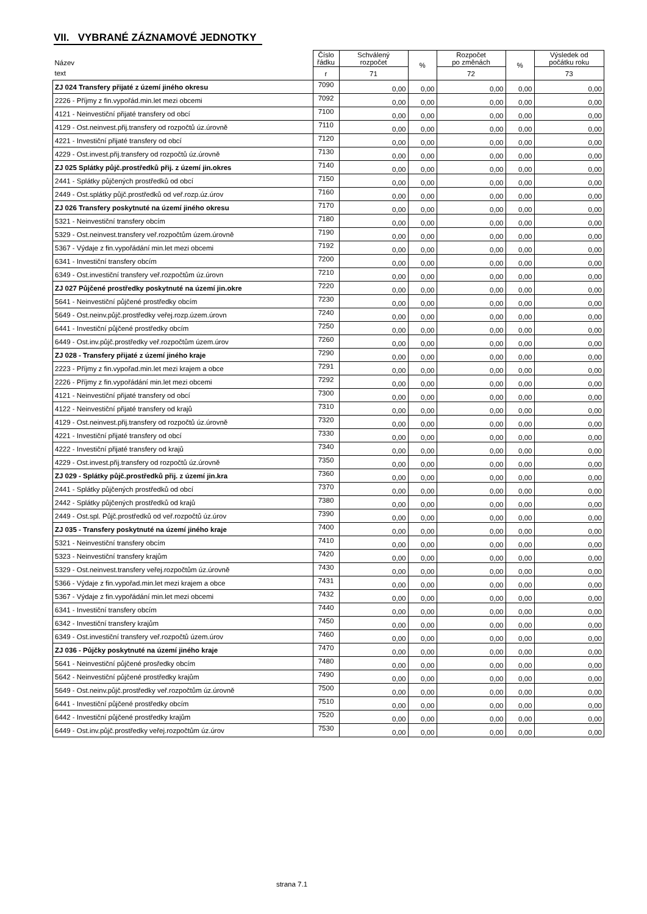VII. VYBRANÉ ZÁZNAMOVÉ JEDNOTKY
| Název | Číslo řádku | Schválený rozpočet | % | Rozpočet po změnách | % | Výsledek od počátku roku |
| --- | --- | --- | --- | --- | --- | --- |
| text | r | 71 | | 72 | | 73 |
| ZJ 024 Transfery přijaté z území jiného okresu | 7090 | 0,00 | 0,00 | 0,00 | 0,00 | 0,00 |
| 2226 - Příjmy z fin.vypořád.min.let mezi obcemi | 7092 | 0,00 | 0,00 | 0,00 | 0,00 | 0,00 |
| 4121 - Neinvestiční přijaté transfery od obcí | 7100 | 0,00 | 0,00 | 0,00 | 0,00 | 0,00 |
| 4129 - Ost.neinvest.přij.transfery od rozpočtů úz.úrovně | 7110 | 0,00 | 0,00 | 0,00 | 0,00 | 0,00 |
| 4221 - Investiční přijaté transfery od obcí | 7120 | 0,00 | 0,00 | 0,00 | 0,00 | 0,00 |
| 4229 - Ost.invest.přij.transfery od rozpočtů úz.úrovně | 7130 | 0,00 | 0,00 | 0,00 | 0,00 | 0,00 |
| ZJ 025 Splátky půjč.prostředků přij. z území jin.okres | 7140 | 0,00 | 0,00 | 0,00 | 0,00 | 0,00 |
| 2441 - Splátky půjčených prostředků od obcí | 7150 | 0,00 | 0,00 | 0,00 | 0,00 | 0,00 |
| 2449 - Ost.splátky půjč.prostředků od veř.rozp.úz.úrov | 7160 | 0,00 | 0,00 | 0,00 | 0,00 | 0,00 |
| ZJ 026 Transfery poskytnuté na území jiného okresu | 7170 | 0,00 | 0,00 | 0,00 | 0,00 | 0,00 |
| 5321 - Neinvestiční transfery obcím | 7180 | 0,00 | 0,00 | 0,00 | 0,00 | 0,00 |
| 5329 - Ost.neinvest.transfery veř.rozpočtům územ.úrovně | 7190 | 0,00 | 0,00 | 0,00 | 0,00 | 0,00 |
| 5367 - Výdaje z fin.vypořádání min.let mezi obcemi | 7192 | 0,00 | 0,00 | 0,00 | 0,00 | 0,00 |
| 6341 - Investiční transfery obcím | 7200 | 0,00 | 0,00 | 0,00 | 0,00 | 0,00 |
| 6349 - Ost.investiční transfery veř.rozpočtům úz.úrovn | 7210 | 0,00 | 0,00 | 0,00 | 0,00 | 0,00 |
| ZJ 027 Půjčené prostředky poskytnuté na území jin.okre | 7220 | 0,00 | 0,00 | 0,00 | 0,00 | 0,00 |
| 5641 - Neinvestiční půjčené prostředky obcím | 7230 | 0,00 | 0,00 | 0,00 | 0,00 | 0,00 |
| 5649 - Ost.neinv.půjč.prostředky veřej.rozp.územ.úrovn | 7240 | 0,00 | 0,00 | 0,00 | 0,00 | 0,00 |
| 6441 - Investiční půjčené prostředky obcím | 7250 | 0,00 | 0,00 | 0,00 | 0,00 | 0,00 |
| 6449 - Ost.inv.půjč.prostředky veř.rozpočtům územ.úrov | 7260 | 0,00 | 0,00 | 0,00 | 0,00 | 0,00 |
| ZJ 028 - Transfery přijaté z území jiného kraje | 7290 | 0,00 | 0,00 | 0,00 | 0,00 | 0,00 |
| 2223 - Příjmy z fin.vypořad.min.let mezi krajem a obce | 7291 | 0,00 | 0,00 | 0,00 | 0,00 | 0,00 |
| 2226 - Příjmy z fin.vypořádání min.let mezi obcemi | 7292 | 0,00 | 0,00 | 0,00 | 0,00 | 0,00 |
| 4121 - Neinvestiční přijaté transfery od obcí | 7300 | 0,00 | 0,00 | 0,00 | 0,00 | 0,00 |
| 4122 - Neinvestiční přijaté transfery od krajů | 7310 | 0,00 | 0,00 | 0,00 | 0,00 | 0,00 |
| 4129 - Ost.neinvest.přij.transfery od rozpočtů úz.úrovně | 7320 | 0,00 | 0,00 | 0,00 | 0,00 | 0,00 |
| 4221 - Investiční přijaté transfery od obcí | 7330 | 0,00 | 0,00 | 0,00 | 0,00 | 0,00 |
| 4222 - Investiční přijaté transfery od krajů | 7340 | 0,00 | 0,00 | 0,00 | 0,00 | 0,00 |
| 4229 - Ost.invest.přij.transfery od rozpočtů úz.úrovně | 7350 | 0,00 | 0,00 | 0,00 | 0,00 | 0,00 |
| ZJ 029 - Splátky půjč.prostředků přij. z území jin.kra | 7360 | 0,00 | 0,00 | 0,00 | 0,00 | 0,00 |
| 2441 - Splátky půjčených prostředků od obcí | 7370 | 0,00 | 0,00 | 0,00 | 0,00 | 0,00 |
| 2442 - Splátky půjčených prostředků od krajů | 7380 | 0,00 | 0,00 | 0,00 | 0,00 | 0,00 |
| 2449 - Ost.spl. Půjč.prostředků od veř.rozpočtů úz.úrov | 7390 | 0,00 | 0,00 | 0,00 | 0,00 | 0,00 |
| ZJ 035 - Transfery poskytnuté na území jiného kraje | 7400 | 0,00 | 0,00 | 0,00 | 0,00 | 0,00 |
| 5321 - Neinvestiční transfery obcím | 7410 | 0,00 | 0,00 | 0,00 | 0,00 | 0,00 |
| 5323 - Neinvestiční transfery krajům | 7420 | 0,00 | 0,00 | 0,00 | 0,00 | 0,00 |
| 5329 - Ost.neinvest.transfery veřej.rozpočtům úz.úrovně | 7430 | 0,00 | 0,00 | 0,00 | 0,00 | 0,00 |
| 5366 - Výdaje z fin.vypořad.min.let mezi krajem a obce | 7431 | 0,00 | 0,00 | 0,00 | 0,00 | 0,00 |
| 5367 - Výdaje z fin.vypořádání min.let mezi obcemi | 7432 | 0,00 | 0,00 | 0,00 | 0,00 | 0,00 |
| 6341 - Investiční transfery obcím | 7440 | 0,00 | 0,00 | 0,00 | 0,00 | 0,00 |
| 6342 - Investiční transfery krajům | 7450 | 0,00 | 0,00 | 0,00 | 0,00 | 0,00 |
| 6349 - Ost.investiční transfery veř.rozpočtů územ.úrov | 7460 | 0,00 | 0,00 | 0,00 | 0,00 | 0,00 |
| ZJ 036 - Půjčky poskytnuté na území jiného kraje | 7470 | 0,00 | 0,00 | 0,00 | 0,00 | 0,00 |
| 5641 - Neinvestiční půjčené prosředky obcím | 7480 | 0,00 | 0,00 | 0,00 | 0,00 | 0,00 |
| 5642 - Neinvestiční půjčené prostředky krajům | 7490 | 0,00 | 0,00 | 0,00 | 0,00 | 0,00 |
| 5649 - Ost.neinv.půjč.prostředky veř.rozpočtům úz.úrovně | 7500 | 0,00 | 0,00 | 0,00 | 0,00 | 0,00 |
| 6441 - Investiční půjčené prostředky obcím | 7510 | 0,00 | 0,00 | 0,00 | 0,00 | 0,00 |
| 6442 - Investiční půjčené prostředky krajům | 7520 | 0,00 | 0,00 | 0,00 | 0,00 | 0,00 |
| 6449 - Ost.inv.půjč.prostředky veřej.rozpočtům úz.úrov | 7530 | 0,00 | 0,00 | 0,00 | 0,00 | 0,00 |
strana 7.1